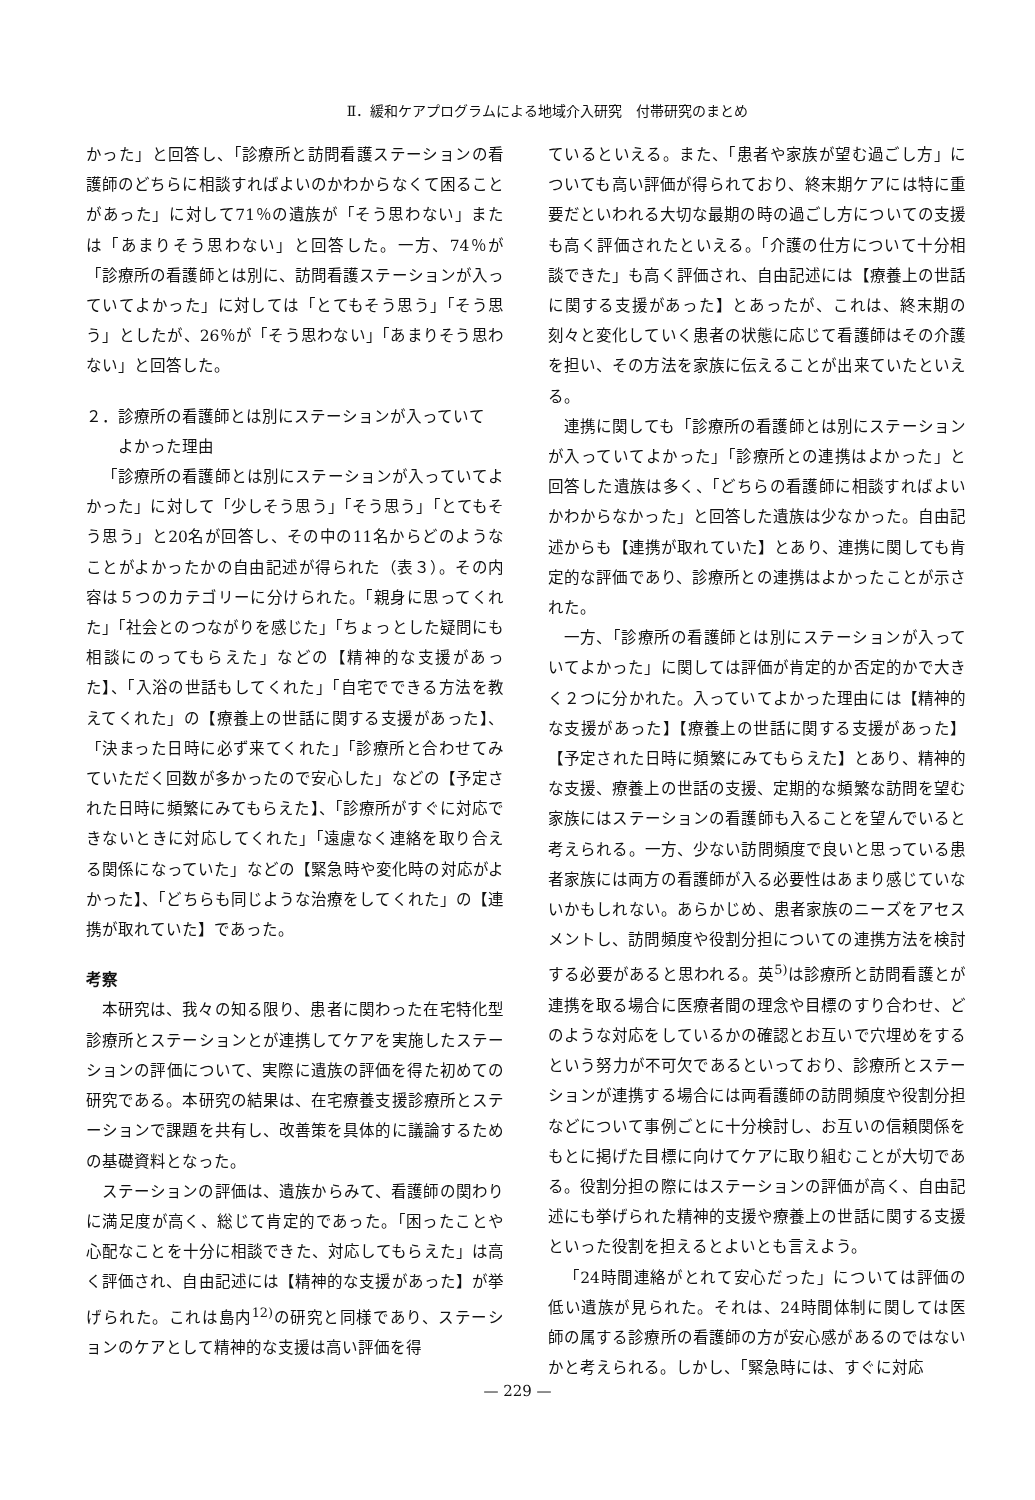Ⅱ．緩和ケアプログラムによる地域介入研究　付帯研究のまとめ
かった」と回答し、「診療所と訪問看護ステーションの看護師のどちらに相談すればよいのかわからなくて困ることがあった」に対して71％の遺族が「そう思わない」または「あまりそう思わない」と回答した。一方、74％が「診療所の看護師とは別に、訪問看護ステーションが入っていてよかった」に対しては「とてもそう思う」「そう思う」としたが、26％が「そう思わない」「あまりそう思わない」と回答した。
２．診療所の看護師とは別にステーションが入っていて
　　よかった理由
「診療所の看護師とは別にステーションが入っていてよかった」に対して「少しそう思う」「そう思う」「とてもそう思う」と20名が回答し、その中の11名からどのようなことがよかったかの自由記述が得られた（表３）。その内容は５つのカテゴリーに分けられた。「親身に思ってくれた」「社会とのつながりを感じた」「ちょっとした疑問にも相談にのってもらえた」などの【精神的な支援があった】、「入浴の世話もしてくれた」「自宅でできる方法を教えてくれた」の【療養上の世話に関する支援があった】、「決まった日時に必ず来てくれた」「診療所と合わせてみていただく回数が多かったので安心した」などの【予定された日時に頻繁にみてもらえた】、「診療所がすぐに対応できないときに対応してくれた」「遠慮なく連絡を取り合える関係になっていた」などの【緊急時や変化時の対応がよかった】、「どちらも同じような治療をしてくれた」の【連携が取れていた】であった。
考察
本研究は、我々の知る限り、患者に関わった在宅特化型診療所とステーションとが連携してケアを実施したステーションの評価について、実際に遺族の評価を得た初めての研究である。本研究の結果は、在宅療養支援診療所とステーションで課題を共有し、改善策を具体的に議論するための基礎資料となった。
ステーションの評価は、遺族からみて、看護師の関わりに満足度が高く、総じて肯定的であった。「困ったことや心配なことを十分に相談できた、対応してもらえた」は高く評価され、自由記述には【精神的な支援があった】が挙げられた。これは島内<sup>12)</sup>の研究と同様であり、ステーションのケアとして精神的な支援は高い評価を得
ているといえる。また、「患者や家族が望む過ごし方」についても高い評価が得られており、終末期ケアには特に重要だといわれる大切な最期の時の過ごし方についての支援も高く評価されたといえる。「介護の仕方について十分相談できた」も高く評価され、自由記述には【療養上の世話に関する支援があった】とあったが、これは、終末期の刻々と変化していく患者の状態に応じて看護師はその介護を担い、その方法を家族に伝えることが出来ていたといえる。
連携に関しても「診療所の看護師とは別にステーションが入っていてよかった」「診療所との連携はよかった」と回答した遺族は多く、「どちらの看護師に相談すればよいかわからなかった」と回答した遺族は少なかった。自由記述からも【連携が取れていた】とあり、連携に関しても肯定的な評価であり、診療所との連携はよかったことが示された。
一方、「診療所の看護師とは別にステーションが入っていてよかった」に関しては評価が肯定的か否定的かで大きく２つに分かれた。入っていてよかった理由には【精神的な支援があった】【療養上の世話に関する支援があった】【予定された日時に頻繁にみてもらえた】とあり、精神的な支援、療養上の世話の支援、定期的な頻繁な訪問を望む家族にはステーションの看護師も入ることを望んでいると考えられる。一方、少ない訪問頻度で良いと思っている患者家族には両方の看護師が入る必要性はあまり感じていないかもしれない。あらかじめ、患者家族のニーズをアセスメントし、訪問頻度や役割分担についての連携方法を検討する必要があると思われる。英<sup>5)</sup>は診療所と訪問看護とが連携を取る場合に医療者間の理念や目標のすり合わせ、どのような対応をしているかの確認とお互いで穴埋めをするという努力が不可欠であるといっており、診療所とステーションが連携する場合には両看護師の訪問頻度や役割分担などについて事例ごとに十分検討し、お互いの信頼関係をもとに掲げた目標に向けてケアに取り組むことが大切である。役割分担の際にはステーションの評価が高く、自由記述にも挙げられた精神的支援や療養上の世話に関する支援といった役割を担えるとよいとも言えよう。
「24時間連絡がとれて安心だった」については評価の低い遺族が見られた。それは、24時間体制に関しては医師の属する診療所の看護師の方が安心感があるのではないかと考えられる。しかし、「緊急時には、すぐに対応
— 229 —